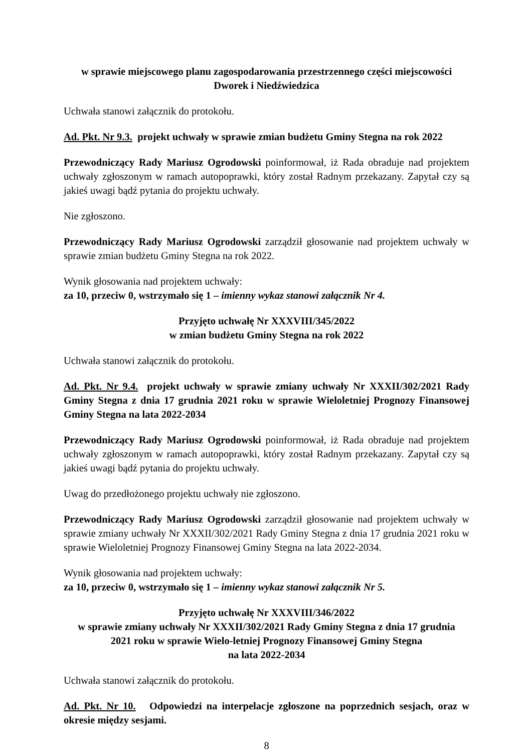w sprawie miejscowego planu zagospodarowania przestrzennego części miejscowości
Dworek i Niedźwiedzica
Uchwała stanowi załącznik do protokołu.
Ad. Pkt. Nr 9.3. projekt uchwały w sprawie zmian budżetu Gminy Stegna na rok 2022
Przewodniczący Rady Mariusz Ogrodowski poinformował, iż Rada obraduje nad projektem uchwały zgłoszonym w ramach autopoprawki, który został Radnym przekazany. Zapytał czy są jakieś uwagi bądź pytania do projektu uchwały.
Nie zgłoszono.
Przewodniczący Rady Mariusz Ogrodowski zarządził głosowanie nad projektem uchwały w sprawie zmian budżetu Gminy Stegna na rok 2022.
Wynik głosowania nad projektem uchwały:
za 10, przeciw 0, wstrzymało się 1 – imienny wykaz stanowi załącznik Nr 4.
Przyjęto uchwałę Nr XXXVIII/345/2022
w zmian budżetu Gminy Stegna na rok 2022
Uchwała stanowi załącznik do protokołu.
Ad. Pkt. Nr 9.4. projekt uchwały w sprawie zmiany uchwały Nr XXXII/302/2021 Rady Gminy Stegna z dnia 17 grudnia 2021 roku w sprawie Wieloletniej Prognozy Finansowej Gminy Stegna na lata 2022-2034
Przewodniczący Rady Mariusz Ogrodowski poinformował, iż Rada obraduje nad projektem uchwały zgłoszonym w ramach autopoprawki, który został Radnym przekazany. Zapytał czy są jakieś uwagi bądź pytania do projektu uchwały.
Uwag do przedłożonego projektu uchwały nie zgłoszono.
Przewodniczący Rady Mariusz Ogrodowski zarządził głosowanie nad projektem uchwały w sprawie zmiany uchwały Nr XXXII/302/2021 Rady Gminy Stegna z dnia 17 grudnia 2021 roku w sprawie Wieloletniej Prognozy Finansowej Gminy Stegna na lata 2022-2034.
Wynik głosowania nad projektem uchwały:
za 10, przeciw 0, wstrzymało się 1 – imienny wykaz stanowi załącznik Nr 5.
Przyjęto uchwałę Nr XXXVIII/346/2022
w sprawie zmiany uchwały Nr XXXII/302/2021 Rady Gminy Stegna z dnia 17 grudnia
2021 roku w sprawie Wielo-letniej Prognozy Finansowej Gminy Stegna
na lata 2022-2034
Uchwała stanowi załącznik do protokołu.
Ad. Pkt. Nr 10. Odpowiedzi na interpelacje zgłoszone na poprzednich sesjach, oraz w okresie między sesjami.
8